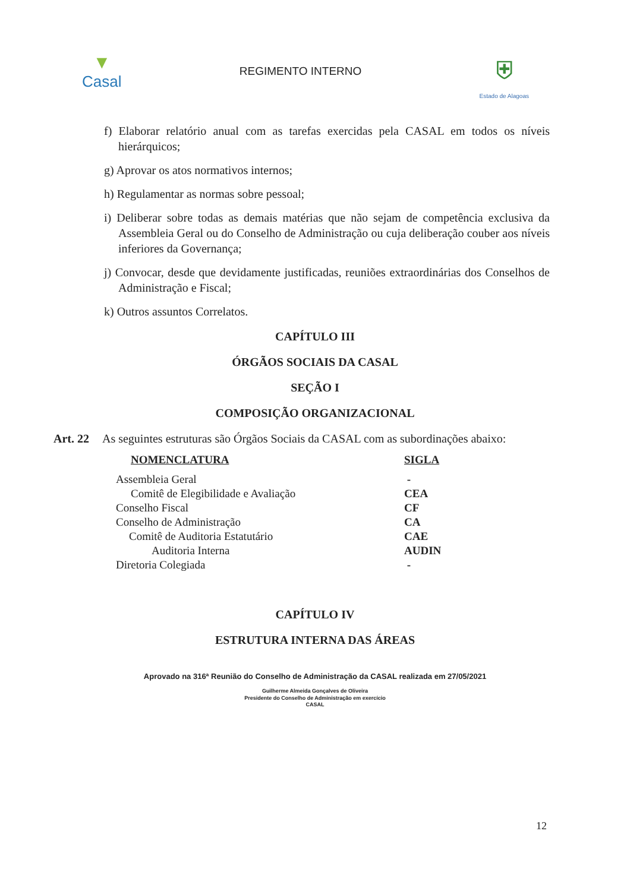▼
Casal
REGIMENTO INTERNO
⛨
Estado de Alagoas
f) Elaborar relatório anual com as tarefas exercidas pela CASAL em todos os níveis hierárquicos;
g) Aprovar os atos normativos internos;
h) Regulamentar as normas sobre pessoal;
i) Deliberar sobre todas as demais matérias que não sejam de competência exclusiva da Assembleia Geral ou do Conselho de Administração ou cuja deliberação couber aos níveis inferiores da Governança;
j) Convocar, desde que devidamente justificadas, reuniões extraordinárias dos Conselhos de Administração e Fiscal;
k) Outros assuntos Correlatos.
CAPÍTULO III
ÓRGÃOS SOCIAIS DA CASAL
SEÇÃO I
COMPOSIÇÃO ORGANIZACIONAL
Art. 22 As seguintes estruturas são Órgãos Sociais da CASAL com as subordinações abaixo:
| NOMENCLATURA | SIGLA |
| --- | --- |
| Assembleia Geral | - |
| Comitê de Elegibilidade e Avaliação | CEA |
| Conselho Fiscal | CF |
| Conselho de Administração | CA |
| Comitê de Auditoria Estatutário | CAE |
| Auditoria Interna | AUDIN |
| Diretoria Colegiada | - |
CAPÍTULO IV
ESTRUTURA INTERNA DAS ÁREAS
Aprovado na 316ª Reunião do Conselho de Administração da CASAL realizada em 27/05/2021
Guilherme Almeida Gonçalves de Oliveira
Presidente do Conselho de Administração em exercício
CASAL
12